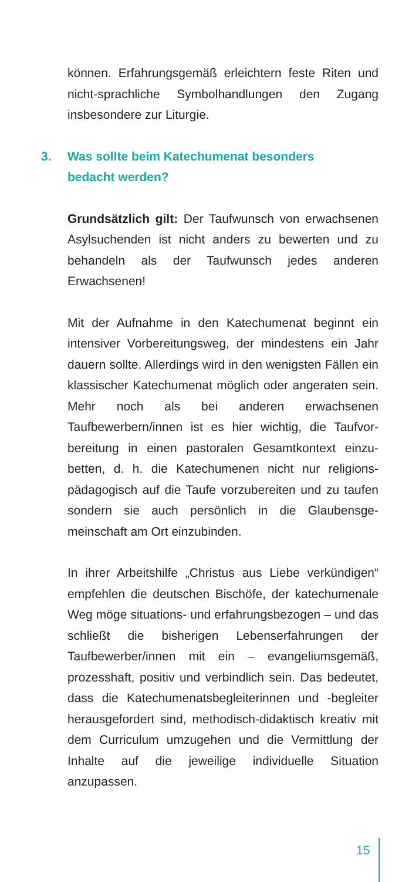können. Erfahrungsgemäß erleichtern feste Riten und nicht-sprachliche Symbolhandlungen den Zugang insbesondere zur Liturgie.
3. Was sollte beim Katechumenat besonders
bedacht werden?
Grundsätzlich gilt: Der Taufwunsch von erwachse­nen Asylsuchenden ist nicht anders zu bewerten und zu behandeln als der Taufwunsch jedes anderen Erwachsenen!
Mit der Aufnahme in den Katechumenat beginnt ein intensiver Vorbereitungsweg, der mindestens ein Jahr dauern sollte. Allerdings wird in den wenigsten Fällen ein klassischer Katechumenat möglich oder angera­ten sein. Mehr noch als bei anderen erwachsenen Taufbewerbern/innen ist es hier wichtig, die Taufvor­bereitung in einen pastoralen Gesamtkontext einzu­betten, d. h. die Katechumenen nicht nur religions­pädagogisch auf die Taufe vorzubereiten und zu tau­fen sondern sie auch persönlich in die Glaubensge­meinschaft am Ort einzubinden.
In ihrer Arbeitshilfe „Christus aus Liebe verkündigen“ empfehlen die deutschen Bischöfe, der katechume­nale Weg möge situations- und erfahrungsbezogen – und das schließt die bisherigen Lebenserfahrungen der Taufbewerber/innen mit ein – evangeliumsge­mäß, prozesshaft, positiv und verbindlich sein. Das bedeutet, dass die Katechumenatsbegleiterinnen und -begleiter herausgefordert sind, methodisch-didaktisch kreativ mit dem Curriculum umzugehen und die Vermittlung der Inhalte auf die jeweilige indi­viduelle Situation anzupassen.
15